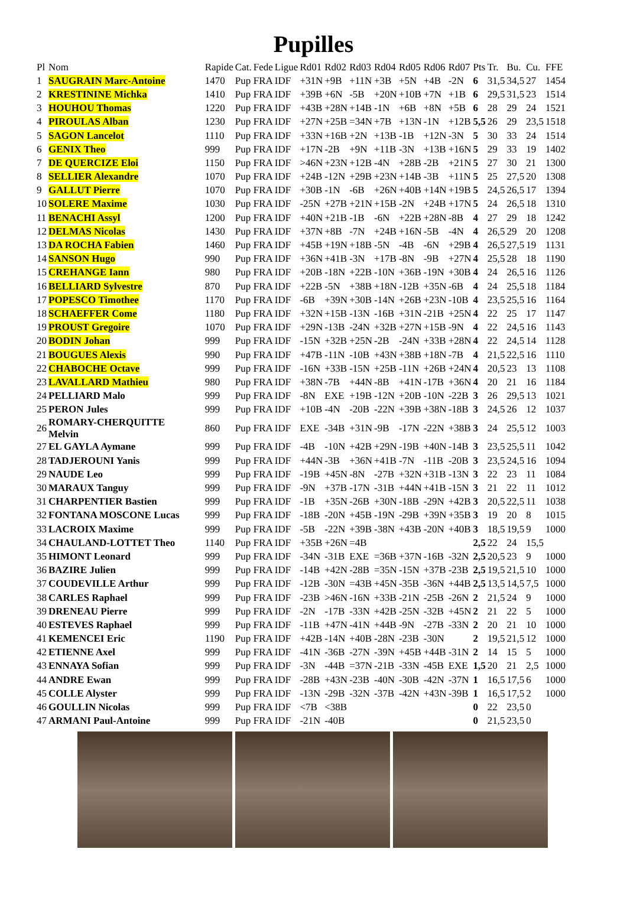Pupilles
| Pl | Nom | Rapide | Cat. | Fede | Ligue | Rd01 | Rd02 | Rd03 | Rd04 | Rd05 | Rd06 | Rd07 | Pts | Tr. | Bu. | Cu. | FFE |
| --- | --- | --- | --- | --- | --- | --- | --- | --- | --- | --- | --- | --- | --- | --- | --- | --- | --- |
| 1 | SAUGRAIN Marc-Antoine | 1470 | Pup | FRA | IDF | +31N | +9B | +11N | +3B | +5N | +4B | -2N | 6 | 31,5 | 34,5 | 27 | 1454 |
| 2 | KRESTININE Michka | 1410 | Pup | FRA | IDF | +39B | +6N | -5B | +20N | +10B | +7N | +1B | 6 | 29,5 | 31,5 | 23 | 1514 |
| 3 | HOUHOU Thomas | 1220 | Pup | FRA | IDF | +43B | +28N | +14B | -1N | +6B | +8N | +5B | 6 | 28 | 29 | 24 | 1521 |
| 4 | PIROULAS Alban | 1230 | Pup | FRA | IDF | +27N | +25B | =34N | +7B | +13N | -1N | +12B | 5,5 | 26 | 29 | 23,5 | 1518 |
| 5 | SAGON Lancelot | 1110 | Pup | FRA | IDF | +33N | +16B | +2N | +13B | -1B | +12N | -3N | 5 | 30 | 33 | 24 | 1514 |
| 6 | GENIX Theo | 999 | Pup | FRA | IDF | +17N | -2B | +9N | +11B | -3N | +13B | +16N | 5 | 29 | 33 | 19 | 1402 |
| 7 | DE QUERCIZE Eloi | 1150 | Pup | FRA | IDF | >46N | +23N | +12B | -4N | +28B | -2B | +21N | 5 | 27 | 30 | 21 | 1300 |
| 8 | SELLIER Alexandre | 1070 | Pup | FRA | IDF | +24B | -12N | +29B | +23N | +14B | -3B | +11N | 5 | 25 | 27,5 | 20 | 1308 |
| 9 | GALLUT Pierre | 1070 | Pup | FRA | IDF | +30B | -1N | -6B | +26N | +40B | +14N | +19B | 5 | 24,5 | 26,5 | 17 | 1394 |
| 10 | SOLERE Maxime | 1030 | Pup | FRA | IDF | -25N | +27B | +21N | +15B | -2N | +24B | +17N | 5 | 24 | 26,5 | 18 | 1310 |
| 11 | BENACHI Assyl | 1200 | Pup | FRA | IDF | +40N | +21B | -1B | -6N | +22B | +28N | -8B | 4 | 27 | 29 | 18 | 1242 |
| 12 | DELMAS Nicolas | 1430 | Pup | FRA | IDF | +37N | +8B | -7N | +24B | +16N | -5B | -4N | 4 | 26,5 | 29 | 20 | 1208 |
| 13 | DA ROCHA Fabien | 1460 | Pup | FRA | IDF | +45B | +19N | +18B | -5N | -4B | -6N | +29B | 4 | 26,5 | 27,5 | 19 | 1131 |
| 14 | SANSON Hugo | 990 | Pup | FRA | IDF | +36N | +41B | -3N | +17B | -8N | -9B | +27N | 4 | 25,5 | 28 | 18 | 1190 |
| 15 | CREHANGE Iann | 980 | Pup | FRA | IDF | +20B | -18N | +22B | -10N | +36B | -19N | +30B | 4 | 24 | 26,5 | 16 | 1126 |
| 16 | BELLIARD Sylvestre | 870 | Pup | FRA | IDF | +22B | -5N | +38B | +18N | -12B | +35N | -6B | 4 | 24 | 25,5 | 18 | 1184 |
| 17 | POPESCO Timothee | 1170 | Pup | FRA | IDF | -6B | +39N | +30B | -14N | +26B | +23N | -10B | 4 | 23,5 | 25,5 | 16 | 1164 |
| 18 | SCHAEFFER Come | 1180 | Pup | FRA | IDF | +32N | +15B | -13N | -16B | +31N | -21B | +25N | 4 | 22 | 25 | 17 | 1147 |
| 19 | PROUST Gregoire | 1070 | Pup | FRA | IDF | +29N | -13B | -24N | +32B | +27N | +15B | -9N | 4 | 22 | 24,5 | 16 | 1143 |
| 20 | BODIN Johan | 999 | Pup | FRA | IDF | -15N | +32B | +25N | -2B | -24N | +33B | +28N | 4 | 22 | 24,5 | 14 | 1128 |
| 21 | BOUGUES Alexis | 990 | Pup | FRA | IDF | +47B | -11N | -10B | +43N | +38B | +18N | -7B | 4 | 21,5 | 22,5 | 16 | 1110 |
| 22 | CHABOCHE Octave | 999 | Pup | FRA | IDF | -16N | +33B | -15N | +25B | -11N | +26B | +24N | 4 | 20,5 | 23 | 13 | 1108 |
| 23 | LAVALLARD Mathieu | 980 | Pup | FRA | IDF | +38N | -7B | +44N | -8B | +41N | -17B | +36N | 4 | 20 | 21 | 16 | 1184 |
| 24 | PELLIARD Malo | 999 | Pup | FRA | IDF | -8N | EXE | +19B | -12N | +20B | -10N | -22B | 3 | 26 | 29,5 | 13 | 1021 |
| 25 | PERON Jules | 999 | Pup | FRA | IDF | +10B | -4N | -20B | -22N | +39B | +38N | -18B | 3 | 24,5 | 26 | 12 | 1037 |
| 26 | ROMARY-CHERQUITTE Melvin | 860 | Pup | FRA | IDF | EXE | -34B | +31N | -9B | -17N | -22N | +38B | 3 | 24 | 25,5 | 12 | 1003 |
| 27 | EL GAYLA Aymane | 999 | Pup | FRA | IDF | -4B | -10N | +42B | +29N | -19B | +40N | -14B | 3 | 23,5 | 25,5 | 11 | 1042 |
| 28 | TADJEROUNI Yanis | 999 | Pup | FRA | IDF | +44N | -3B | +36N | +41B | -7N | -11B | -20B | 3 | 23,5 | 24,5 | 16 | 1094 |
| 29 | NAUDE Leo | 999 | Pup | FRA | IDF | -19B | +45N | -8N | -27B | +32N | +31B | -13N | 3 | 22 | 23 | 11 | 1084 |
| 30 | MARAUX Tanguy | 999 | Pup | FRA | IDF | -9N | +37B | -17N | -31B | +44N | +41B | -15N | 3 | 21 | 22 | 11 | 1012 |
| 31 | CHARPENTIER Bastien | 999 | Pup | FRA | IDF | -1B | +35N | -26B | +30N | -18B | -29N | +42B | 3 | 20,5 | 22,5 | 11 | 1038 |
| 32 | FONTANA MOSCONE Lucas | 999 | Pup | FRA | IDF | -18B | -20N | +45B | -19N | -29B | +39N | +35B | 3 | 19 | 20 | 8 | 1015 |
| 33 | LACROIX Maxime | 999 | Pup | FRA | IDF | -5B | -22N | +39B | -38N | +43B | -20N | +40B | 3 | 18,5 | 19,5 | 9 | 1000 |
| 34 | CHAULAND-LOTTET Theo | 1140 | Pup | FRA | IDF | +35B | +26N | =4B | | | | | 2,5 | 22 | 24 | 15,5 | |
| 35 | HIMONT Leonard | 999 | Pup | FRA | IDF | -34N | -31B | EXE | =36B | +37N | -16B | -32N | 2,5 | 20,5 | 23 | 9 | 1000 |
| 36 | BAZIRE Julien | 999 | Pup | FRA | IDF | -14B | +42N | -28B | =35N | -15N | +37B | -23B | 2,5 | 19,5 | 21,5 | 10 | 1000 |
| 37 | COUDEVILLE Arthur | 999 | Pup | FRA | IDF | -12B | -30N | =43B | +45N | -35B | -36N | +44B | 2,5 | 13,5 | 14,5 | 7,5 | 1000 |
| 38 | CARLES Raphael | 999 | Pup | FRA | IDF | -23B | >46N | -16N | +33B | -21N | -25B | -26N | 2 | 21,5 | 24 | 9 | 1000 |
| 39 | DRENEAU Pierre | 999 | Pup | FRA | IDF | -2N | -17B | -33N | +42B | -25N | -32B | +45N | 2 | 21 | 22 | 5 | 1000 |
| 40 | ESTEVES Raphael | 999 | Pup | FRA | IDF | -11B | +47N | -41N | +44B | -9N | -27B | -33N | 2 | 20 | 21 | 10 | 1000 |
| 41 | KEMENCEI Eric | 1190 | Pup | FRA | IDF | +42B | -14N | +40B | -28N | -23B | -30N | | 2 | 19,5 | 21,5 | 12 | 1000 |
| 42 | ETIENNE Axel | 999 | Pup | FRA | IDF | -41N | -36B | -27N | -39N | +45B | +44B | -31N | 2 | 14 | 15 | 5 | 1000 |
| 43 | ENNAYA Sofian | 999 | Pup | FRA | IDF | -3N | -44B | =37N | -21B | -33N | -45B | EXE | 1,5 | 20 | 21 | 2,5 | 1000 |
| 44 | ANDRE Ewan | 999 | Pup | FRA | IDF | -28B | +43N | -23B | -40N | -30B | -42N | -37N | 1 | 16,5 | 17,5 | 6 | 1000 |
| 45 | COLLE Alyster | 999 | Pup | FRA | IDF | -13N | -29B | -32N | -37B | -42N | +43N | -39B | 1 | 16,5 | 17,5 | 2 | 1000 |
| 46 | GOULLIN Nicolas | 999 | Pup | FRA | IDF | <7B | <38B | | | | | | 0 | 22 | 23,5 | 0 | |
| 47 | ARMANI Paul-Antoine | 999 | Pup | FRA | IDF | -21N | -40B | | | | | | 0 | 21,5 | 23,5 | 0 | |